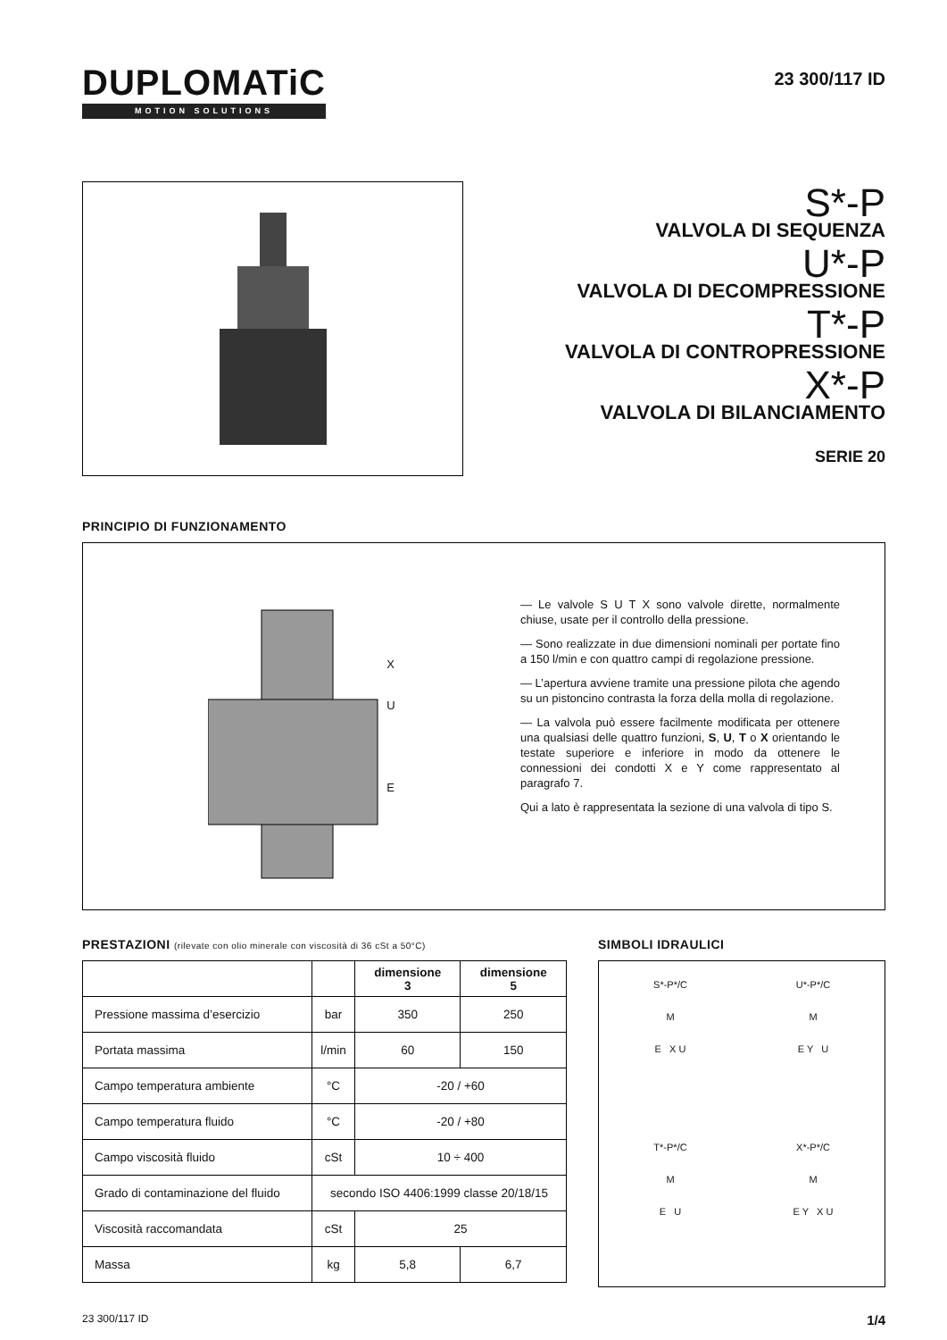DUPLOMATiC
MOTION SOLUTIONS
23 300/117 ID
S*-P
VALVOLA DI SEQUENZA
U*-P
VALVOLA DI DECOMPRESSIONE
T*-P
VALVOLA DI CONTROPRESSIONE
X*-P
VALVOLA DI BILANCIAMENTO
SERIE 20
PRINCIPIO DI FUNZIONAMENTO
X
U
E
— Le valvole S U T X sono valvole dirette, normalmente chiuse, usate per il controllo della pressione.
— Sono realizzate in due dimensioni nominali per portate fino a 150 l/min e con quattro campi di regolazione pressione.
— L’apertura avviene tramite una pressione pilota che agendo su un pistoncino contrasta la forza della molla di regolazione.
— La valvola può essere facilmente modificata per ottenere una qualsiasi delle quattro funzioni, S, U, T o X orientando le testate superiore e inferiore in modo da ottenere le connessioni dei condotti X e Y come rappresentato al paragrafo 7.
Qui a lato è rappresentata la sezione di una valvola di tipo S.
PRESTAZIONI (rilevate con olio minerale con viscosità di 36 cSt a 50°C)
| | | dimensione 3 | dimensione 5 |
| --- | --- | --- | --- |
| Pressione massima d’esercizio | bar | 350 | 250 |
| Portata massima | l/min | 60 | 150 |
| Campo temperatura ambiente | °C | -20 / +60 | |
| Campo temperatura fluido | °C | -20 / +80 | |
| Campo viscosità fluido | cSt | 10 ÷ 400 | |
| Grado di contaminazione del fluido | secondo ISO 4406:1999 classe 20/18/15 | | |
| Viscosità raccomandata | cSt | 25 | |
| Massa | kg | 5,8 | 6,7 |
SIMBOLI IDRAULICI
S*-P*/C
M
E X U
U*-P*/C
M
E Y U
T*-P*/C
M
E U
X*-P*/C
M
E Y X U
23 300/117 ID 1/4